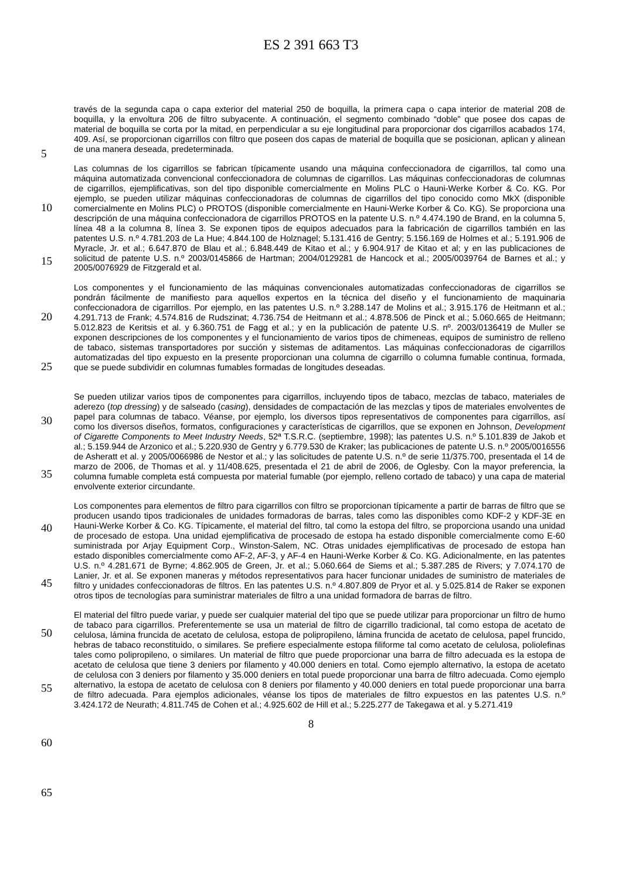ES 2 391 663 T3
través de la segunda capa o capa exterior del material 250 de boquilla, la primera capa o capa interior de material 208 de boquilla, y la envoltura 206 de filtro subyacente. A continuación, el segmento combinado “doble” que posee dos capas de material de boquilla se corta por la mitad, en perpendicular a su eje longitudinal para proporcionar dos cigarrillos acabados 174, 409. Así, se proporcionan cigarrillos con filtro que poseen dos capas de material de boquilla que se posicionan, aplican y alinean de una manera deseada, predeterminada.
Las columnas de los cigarrillos se fabrican típicamente usando una máquina confeccionadora de cigarrillos, tal como una máquina automatizada convencional confeccionadora de columnas de cigarrillos. Las máquinas confeccionadoras de columnas de cigarrillos, ejemplificativas, son del tipo disponible comercialmente en Molins PLC o Hauni-Werke Korber & Co. KG. Por ejemplo, se pueden utilizar máquinas confeccionadoras de columnas de cigarrillos del tipo conocido como MkX (disponible comercialmente en Molins PLC) o PROTOS (disponible comercialmente en Hauni-Werke Korber & Co. KG). Se proporciona una descripción de una máquina confeccionadora de cigarrillos PROTOS en la patente U.S. n.º 4.474.190 de Brand, en la columna 5, línea 48 a la columna 8, línea 3. Se exponen tipos de equipos adecuados para la fabricación de cigarrillos también en las patentes U.S. n.º 4.781.203 de La Hue; 4.844.100 de Holznagel; 5.131.416 de Gentry; 5.156.169 de Holmes et al.; 5.191.906 de Myracle, Jr. et al.; 6.647.870 de Blau et al.; 6.848.449 de Kitao et al.; y 6.904.917 de Kitao et al; y en las publicaciones de solicitud de patente U.S. n.º 2003/0145866 de Hartman; 2004/0129281 de Hancock et al.; 2005/0039764 de Barnes et al.; y 2005/0076929 de Fitzgerald et al.
Los componentes y el funcionamiento de las máquinas convencionales automatizadas confeccionadoras de cigarrillos se pondrán fácilmente de manifiesto para aquellos expertos en la técnica del diseño y el funcionamiento de maquinaria confeccionadora de cigarrillos. Por ejemplo, en las patentes U.S. n.º 3.288.147 de Molins et al.; 3.915.176 de Heitmann et al.; 4.291.713 de Frank; 4.574.816 de Rudszinat; 4.736.754 de Heitmann et al.; 4.878.506 de Pinck et al.; 5.060.665 de Heitmann; 5.012.823 de Keritsis et al. y 6.360.751 de Fagg et al.; y en la publicación de patente U.S. nº. 2003/0136419 de Muller se exponen descripciones de los componentes y el funcionamiento de varios tipos de chimeneas, equipos de suministro de relleno de tabaco, sistemas transportadores por succión y sistemas de aditamentos. Las máquinas confeccionadoras de cigarrillos automatizadas del tipo expuesto en la presente proporcionan una columna de cigarrillo o columna fumable continua, formada, que se puede subdividir en columnas fumables formadas de longitudes deseadas.
Se pueden utilizar varios tipos de componentes para cigarrillos, incluyendo tipos de tabaco, mezclas de tabaco, materiales de aderezo (top dressing) y de salseado (casing), densidades de compactación de las mezclas y tipos de materiales envolventes de papel para columnas de tabaco. Véanse, por ejemplo, los diversos tipos representativos de componentes para cigarrillos, así como los diversos diseños, formatos, configuraciones y características de cigarrillos, que se exponen en Johnson, Development of Cigarette Components to Meet Industry Needs, 52ª T.S.R.C. (septiembre, 1998); las patentes U.S. n.º 5.101.839 de Jakob et al.; 5.159.944 de Arzonico et al.; 5.220.930 de Gentry y 6.779.530 de Kraker; las publicaciones de patente U.S. n.º 2005/0016556 de Asheratt et al. y 2005/0066986 de Nestor et al.; y las solicitudes de patente U.S. n.º de serie 11/375.700, presentada el 14 de marzo de 2006, de Thomas et al. y 11/408.625, presentada el 21 de abril de 2006, de Oglesby. Con la mayor preferencia, la columna fumable completa está compuesta por material fumable (por ejemplo, relleno cortado de tabaco) y una capa de material envolvente exterior circundante.
Los componentes para elementos de filtro para cigarrillos con filtro se proporcionan típicamente a partir de barras de filtro que se producen usando tipos tradicionales de unidades formadoras de barras, tales como las disponibles como KDF-2 y KDF-3E en Hauni-Werke Korber & Co. KG. Típicamente, el material del filtro, tal como la estopa del filtro, se proporciona usando una unidad de procesado de estopa. Una unidad ejemplificativa de procesado de estopa ha estado disponible comercialmente como E-60 suministrada por Arjay Equipment Corp., Winston-Salem, NC. Otras unidades ejemplificativas de procesado de estopa han estado disponibles comercialmente como AF-2, AF-3, y AF-4 en Hauni-Werke Korber & Co. KG. Adicionalmente, en las patentes U.S. n.º 4.281.671 de Byrne; 4.862.905 de Green, Jr. et al.; 5.060.664 de Siems et al.; 5.387.285 de Rivers; y 7.074.170 de Lanier, Jr. et al. Se exponen maneras y métodos representativos para hacer funcionar unidades de suministro de materiales de filtro y unidades confeccionadoras de filtros. En las patentes U.S. n.º 4.807.809 de Pryor et al. y 5.025.814 de Raker se exponen otros tipos de tecnologías para suministrar materiales de filtro a una unidad formadora de barras de filtro.
El material del filtro puede variar, y puede ser cualquier material del tipo que se puede utilizar para proporcionar un filtro de humo de tabaco para cigarrillos. Preferentemente se usa un material de filtro de cigarrillo tradicional, tal como estopa de acetato de celulosa, lámina fruncida de acetato de celulosa, estopa de polipropileno, lámina fruncida de acetato de celulosa, papel fruncido, hebras de tabaco reconstituido, o similares. Se prefiere especialmente estopa filiforme tal como acetato de celulosa, poliolefinas tales como polipropileno, o similares. Un material de filtro que puede proporcionar una barra de filtro adecuada es la estopa de acetato de celulosa que tiene 3 deniers por filamento y 40.000 deniers en total. Como ejemplo alternativo, la estopa de acetato de celulosa con 3 deniers por filamento y 35.000 deniers en total puede proporcionar una barra de filtro adecuada. Como ejemplo alternativo, la estopa de acetato de celulosa con 8 deniers por filamento y 40.000 deniers en total puede proporcionar una barra de filtro adecuada. Para ejemplos adicionales, véanse los tipos de materiales de filtro expuestos en las patentes U.S. n.º 3.424.172 de Neurath; 4.811.745 de Cohen et al.; 4.925.602 de Hill et al.; 5.225.277 de Takegawa et al. y 5.271.419
8
5
10
15
20
25
30
35
40
45
50
55
60
65